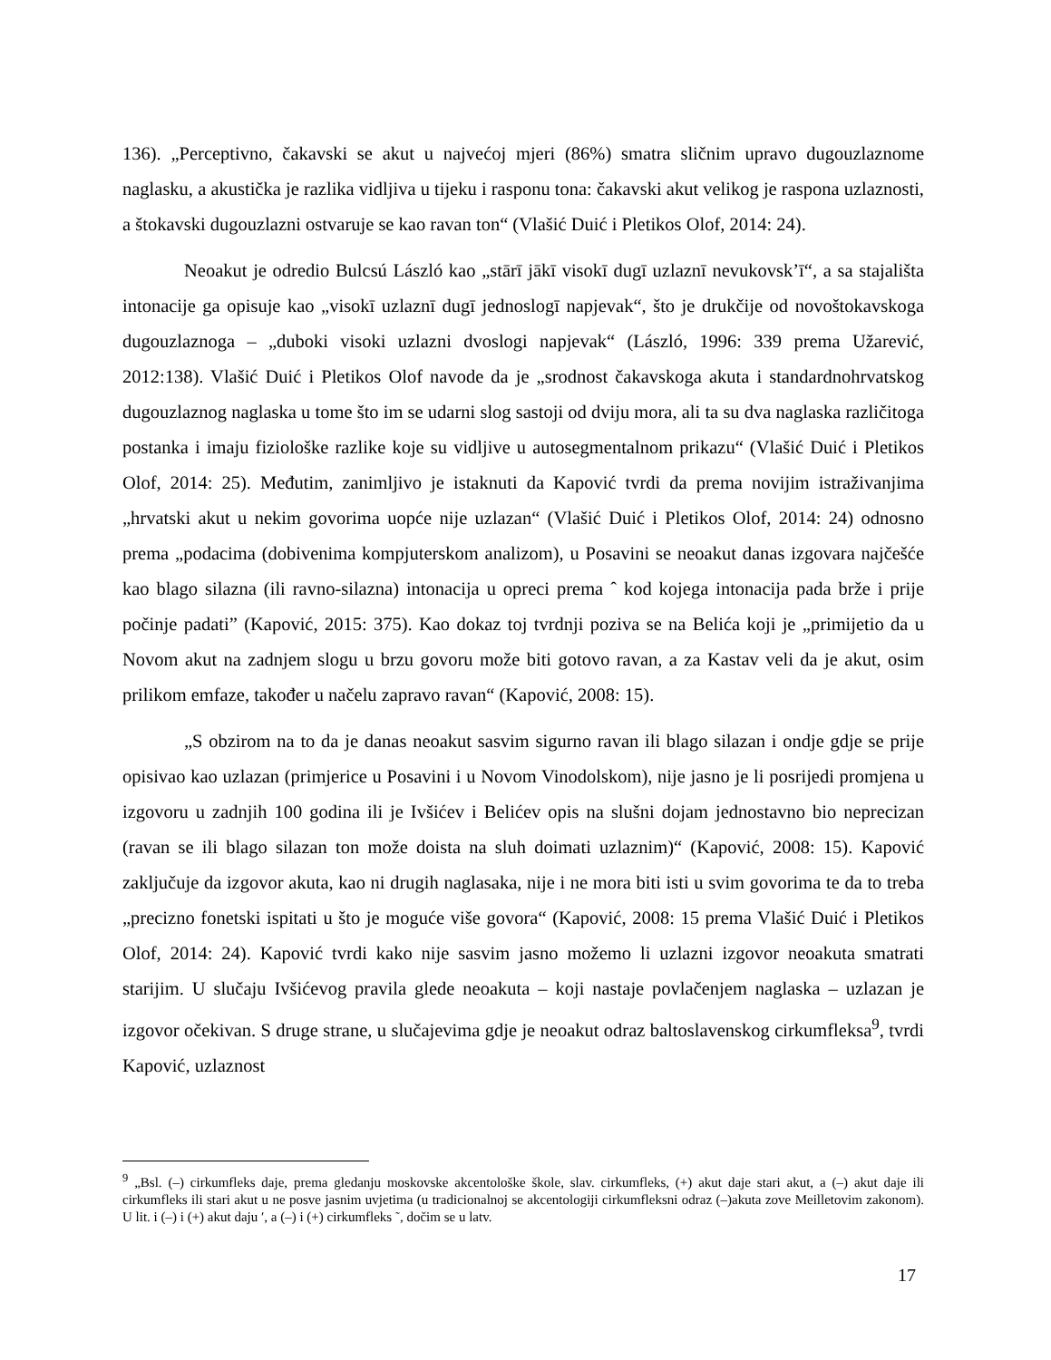136). „Perceptivno, čakavski se akut u najvećoj mjeri (86%) smatra sličnim upravo dugouzlaznome naglasku, a akustička je razlika vidljiva u tijeku i rasponu tona: čakavski akut velikog je raspona uzlaznosti, a štokavski dugouzlazni ostvaruje se kao ravan ton“ (Vlašić Duić i Pletikos Olof, 2014: 24).
Neoakut je odredio Bulcsú László kao „stārī jākī visokī dugī uzlaznī nevukovskʼī“, a sa stajališta intonacije ga opisuje kao „visokī uzlaznī dugī jednoslogī napjevak“, što je drukčije od novoštokavskoga dugouzlaznoga – „duboki visoki uzlazni dvoslogi napjevak“ (László, 1996: 339 prema Užarević, 2012:138). Vlašić Duić i Pletikos Olof navode da je „srodnost čakavskoga akuta i standardnohrvatskog dugouzlaznog naglaska u tome što im se udarni slog sastoji od dviju mora, ali ta su dva naglaska različitoga postanka i imaju fiziološke razlike koje su vidljive u autosegmentalnom prikazu“ (Vlašić Duić i Pletikos Olof, 2014: 25). Međutim, zanimljivo je istaknuti da Kapović tvrdi da prema novijim istraživanjima „hrvatski akut u nekim govorima uopće nije uzlazan“ (Vlašić Duić i Pletikos Olof, 2014: 24) odnosno prema „podacima (dobivenima kompjuterskom analizom), u Posavini se neoakut danas izgovara najčešće kao blago silazna (ili ravno-silazna) intonacija u opreci prema ˆ kod kojega intonacija pada brže i prije počinje padati” (Kapović, 2015: 375). Kao dokaz toj tvrdnji poziva se na Belića koji je „primijetio da u Novom akut na zadnjem slogu u brzu govoru može biti gotovo ravan, a za Kastav veli da je akut, osim prilikom emfaze, također u načelu zapravo ravan“ (Kapović, 2008: 15).
„S obzirom na to da je danas neoakut sasvim sigurno ravan ili blago silazan i ondje gdje se prije opisivao kao uzlazan (primjerice u Posavini i u Novom Vinodolskom), nije jasno je li posrijedi promjena u izgovoru u zadnjih 100 godina ili je Ivšićev i Belićev opis na slušni dojam jednostavno bio neprecizan (ravan se ili blago silazan ton može doista na sluh doimati uzlaznim)“ (Kapović, 2008: 15). Kapović zaključuje da izgovor akuta, kao ni drugih naglasaka, nije i ne mora biti isti u svim govorima te da to treba „precizno fonetski ispitati u što je moguće više govora“ (Kapović, 2008: 15 prema Vlašić Duić i Pletikos Olof, 2014: 24). Kapović tvrdi kako nije sasvim jasno možemo li uzlazni izgovor neoakuta smatrati starijim. U slučaju Ivšićevog pravila glede neoakuta – koji nastaje povlačenjem naglaska – uzlazan je izgovor očekivan. S druge strane, u slučajevima gdje je neoakut odraz baltoslavenskog cirkumfleksa<sup>9</sup>, tvrdi Kapović, uzlaznost
<sup>9</sup> „Bsl. (–) cirkumfleks daje, prema gledanju moskovske akcentološke škole, slav. cirkumfleks, (+) akut daje stari akut, a (–) akut daje ili cirkumfleks ili stari akut u ne posve jasnim uvjetima (u tradicionalnoj se akcentologiji cirkumfleksni odraz (–)akuta zove Meilletovim zakonom). U lit. i (–) i (+) akut daju ′, a (–) i (+) cirkumfleks ˜, dočim se u latv.
17